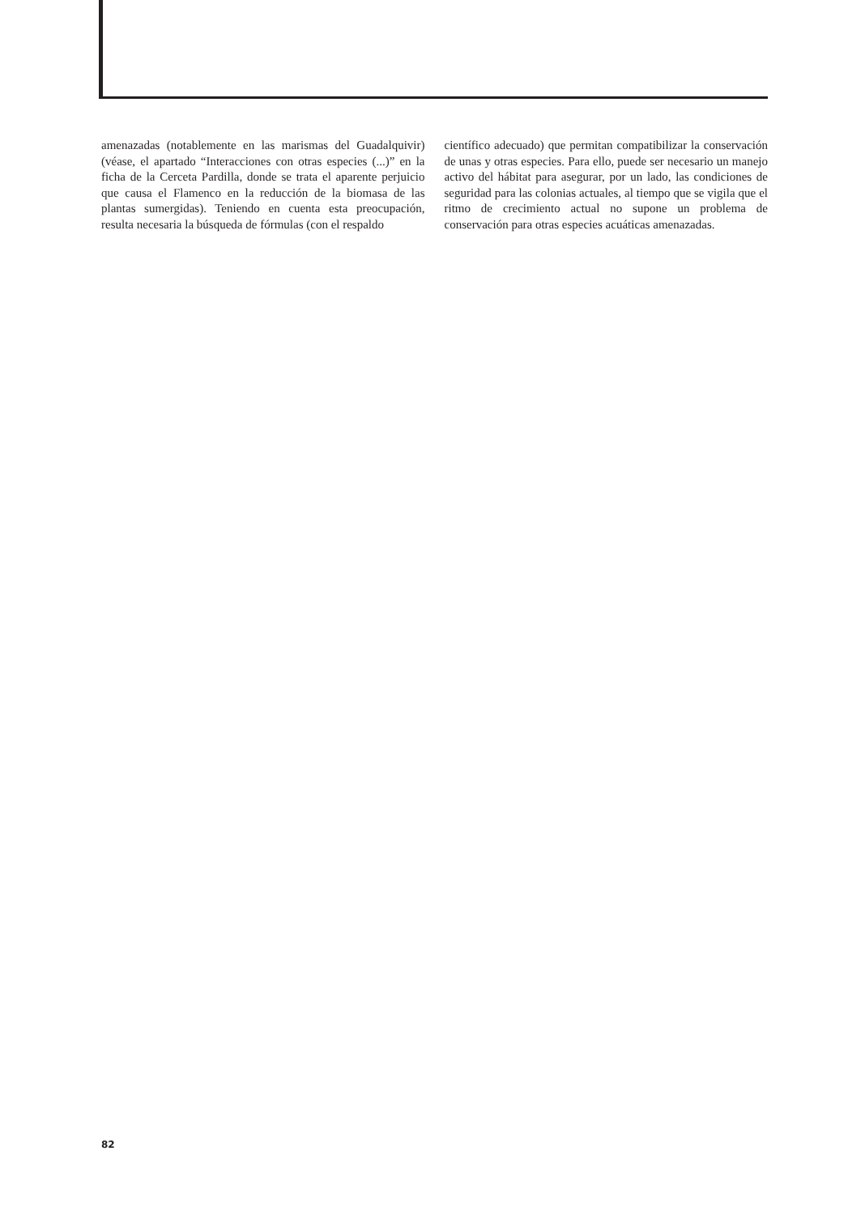amenazadas (notablemente en las marismas del Guadalquivir) (véase, el apartado “Interacciones con otras especies (...)” en la ficha de la Cerceta Pardilla, donde se trata el aparente perjuicio que causa el Flamenco en la reducción de la biomasa de las plantas sumergidas). Teniendo en cuenta esta preocupación, resulta necesaria la búsqueda de fórmulas (con el respaldo
científico adecuado) que permitan compatibilizar la conservación de unas y otras especies. Para ello, puede ser necesario un manejo activo del hábitat para asegurar, por un lado, las condiciones de seguridad para las colonias actuales, al tiempo que se vigila que el ritmo de crecimiento actual no supone un problema de conservación para otras especies acuáticas amenazadas.
82